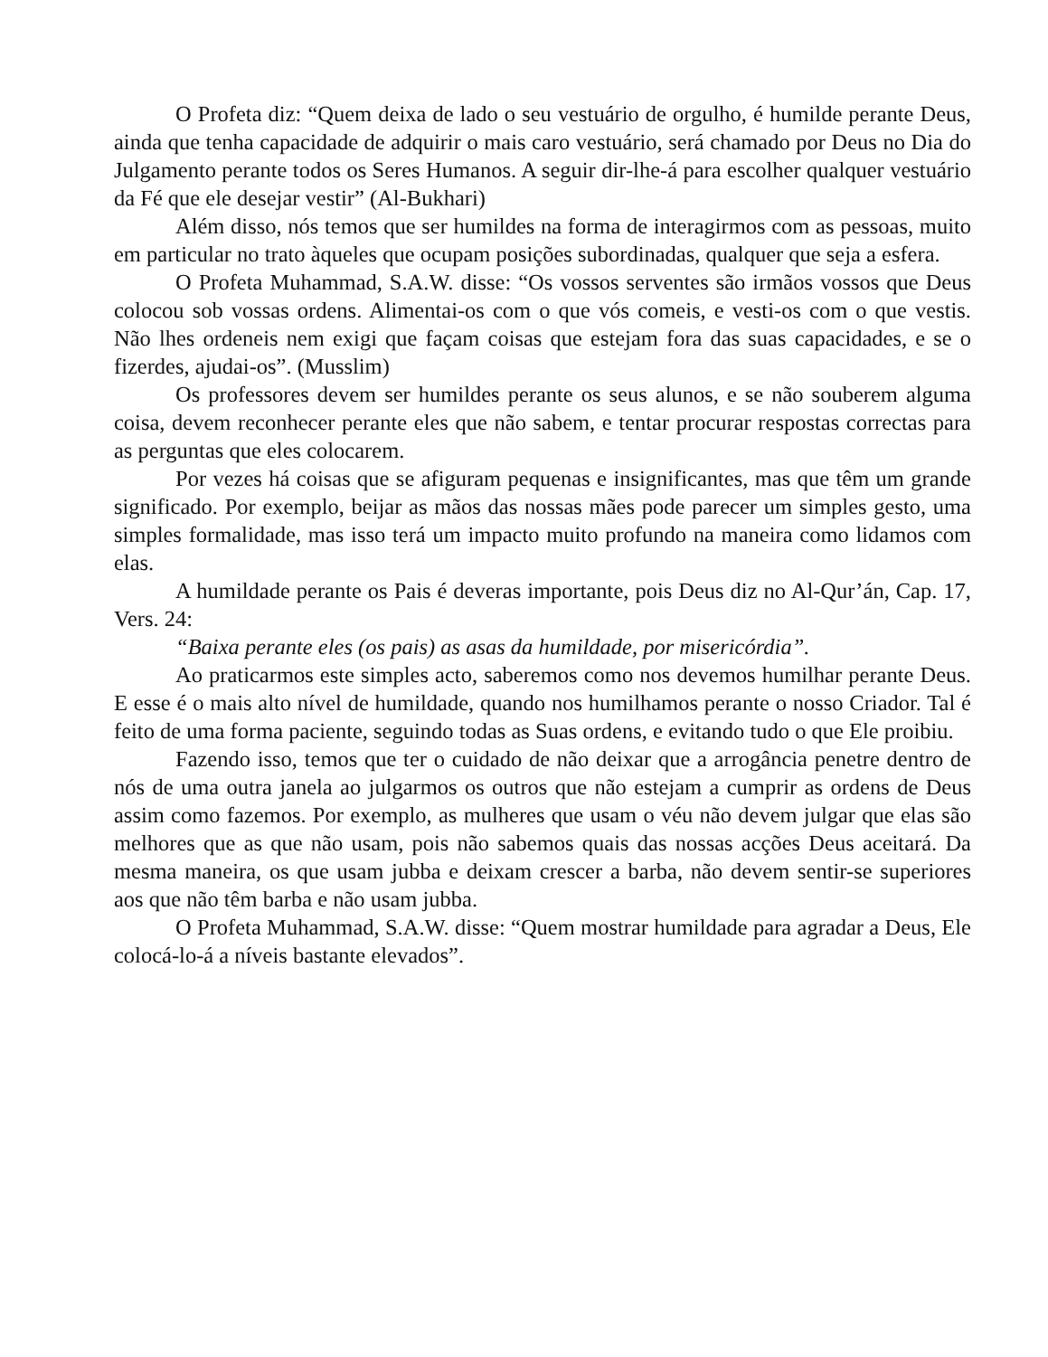O Profeta diz: “Quem deixa de lado o seu vestuário de orgulho, é humilde perante Deus, ainda que tenha capacidade de adquirir o mais caro vestuário, será chamado por Deus no Dia do Julgamento perante todos os Seres Humanos. A seguir dir-lhe-á para escolher qualquer vestuário da Fé que ele desejar vestir” (Al-Bukhari)
Além disso, nós temos que ser humildes na forma de interagirmos com as pessoas, muito em particular no trato àqueles que ocupam posições subordinadas, qualquer que seja a esfera.
O Profeta Muhammad, S.A.W. disse: “Os vossos serventes são irmãos vossos que Deus colocou sob vossas ordens. Alimentai-os com o que vós comeis, e vesti-os com o que vestis. Não lhes ordeneis nem exigi que façam coisas que estejam fora das suas capacidades, e se o fizerdes, ajudai-os”. (Musslim)
Os professores devem ser humildes perante os seus alunos, e se não souberem alguma coisa, devem reconhecer perante eles que não sabem, e tentar procurar respostas correctas para as perguntas que eles colocarem.
Por vezes há coisas que se afiguram pequenas e insignificantes, mas que têm um grande significado. Por exemplo, beijar as mãos das nossas mães pode parecer um simples gesto, uma simples formalidade, mas isso terá um impacto muito profundo na maneira como lidamos com elas.
A humildade perante os Pais é deveras importante, pois Deus diz no Al-Qur’án, Cap. 17, Vers. 24:
“Baixa perante eles (os pais) as asas da humildade, por misericórdia”.
Ao praticarmos este simples acto, saberemos como nos devemos humilhar perante Deus. E esse é o mais alto nível de humildade, quando nos humilhamos perante o nosso Criador. Tal é feito de uma forma paciente, seguindo todas as Suas ordens, e evitando tudo o que Ele proibiu.
Fazendo isso, temos que ter o cuidado de não deixar que a arrogância penetre dentro de nós de uma outra janela ao julgarmos os outros que não estejam a cumprir as ordens de Deus assim como fazemos. Por exemplo, as mulheres que usam o véu não devem julgar que elas são melhores que as que não usam, pois não sabemos quais das nossas acções Deus aceitará. Da mesma maneira, os que usam jubba e deixam crescer a barba, não devem sentir-se superiores aos que não têm barba e não usam jubba.
O Profeta Muhammad, S.A.W. disse: “Quem mostrar humildade para agradar a Deus, Ele colocá-lo-á a níveis bastante elevados”.